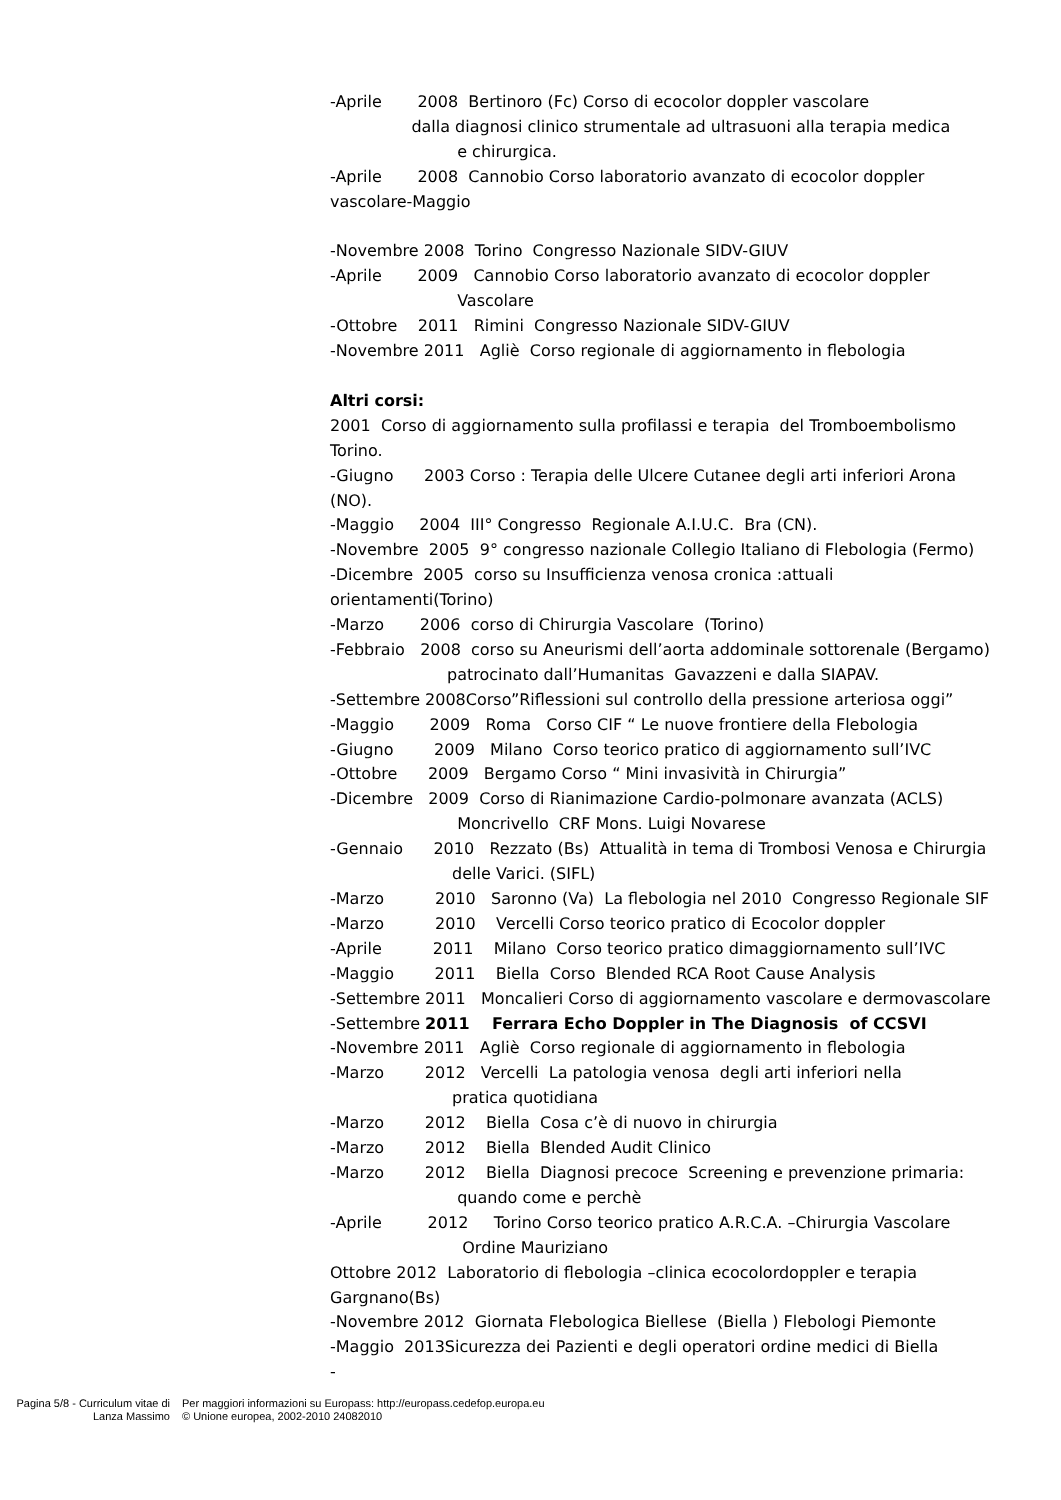-Aprile 2008 Bertinoro (Fc) Corso di ecocolor doppler vascolare
dalla diagnosi clinico strumentale ad ultrasuoni alla terapia medica
e chirurgica.
-Aprile 2008 Cannobio Corso laboratorio avanzato di ecocolor doppler
vascolare-Maggio
-Novembre 2008 Torino Congresso Nazionale SIDV-GIUV
-Aprile 2009 Cannobio Corso laboratorio avanzato di ecocolor doppler
Vascolare
-Ottobre 2011 Rimini Congresso Nazionale SIDV-GIUV
-Novembre 2011 Agliè Corso regionale di aggiornamento in flebologia
Altri corsi:
2001 Corso di aggiornamento sulla profilassi e terapia del Tromboembolismo
Torino.
-Giugno 2003 Corso : Terapia delle Ulcere Cutanee degli arti inferiori Arona
(NO).
-Maggio 2004 III° Congresso Regionale A.I.U.C. Bra (CN).
-Novembre 2005 9° congresso nazionale Collegio Italiano di Flebologia (Fermo)
-Dicembre 2005 corso su Insufficienza venosa cronica :attuali
orientamenti(Torino)
-Marzo 2006 corso di Chirurgia Vascolare (Torino)
-Febbraio 2008 corso su Aneurismi dell’aorta addominale sottorenale (Bergamo)
patrocinato dall’Humanitas Gavazzeni e dalla SIAPAV.
-Settembre 2008Corso”Riflessioni sul controllo della pressione arteriosa oggi”
-Maggio 2009 Roma Corso CIF “ Le nuove frontiere della Flebologia
-Giugno 2009 Milano Corso teorico pratico di aggiornamento sull’IVC
-Ottobre 2009 Bergamo Corso “ Mini invasività in Chirurgia”
-Dicembre 2009 Corso di Rianimazione Cardio-polmonare avanzata (ACLS)
Moncrivello CRF Mons. Luigi Novarese
-Gennaio 2010 Rezzato (Bs) Attualità in tema di Trombosi Venosa e Chirurgia
delle Varici. (SIFL)
-Marzo 2010 Saronno (Va) La flebologia nel 2010 Congresso Regionale SIF
-Marzo 2010 Vercelli Corso teorico pratico di Ecocolor doppler
-Aprile 2011 Milano Corso teorico pratico dimaggiornamento sull’IVC
-Maggio 2011 Biella Corso Blended RCA Root Cause Analysis
-Settembre 2011 Moncalieri Corso di aggiornamento vascolare e dermovascolare
-Settembre 2011 Ferrara Echo Doppler in The Diagnosis of CCSVI
-Novembre 2011 Agliè Corso regionale di aggiornamento in flebologia
-Marzo 2012 Vercelli La patologia venosa degli arti inferiori nella
pratica quotidiana
-Marzo 2012 Biella Cosa c’è di nuovo in chirurgia
-Marzo 2012 Biella Blended Audit Clinico
-Marzo 2012 Biella Diagnosi precoce Screening e prevenzione primaria:
quando come e perchè
-Aprile 2012 Torino Corso teorico pratico A.R.C.A. –Chirurgia Vascolare
Ordine Mauriziano
Ottobre 2012 Laboratorio di flebologia –clinica ecocolordoppler e terapia
Gargnano(Bs)
-Novembre 2012 Giornata Flebologica Biellese (Biella ) Flebologi Piemonte
-Maggio 2013Sicurezza dei Pazienti e degli operatori ordine medici di Biella
-
Pagina 5/8 - Curriculum vitae di
Lanza Massimo
Per maggiori informazioni su Europass: http://europass.cedefop.europa.eu
© Unione europea, 2002-2010 24082010